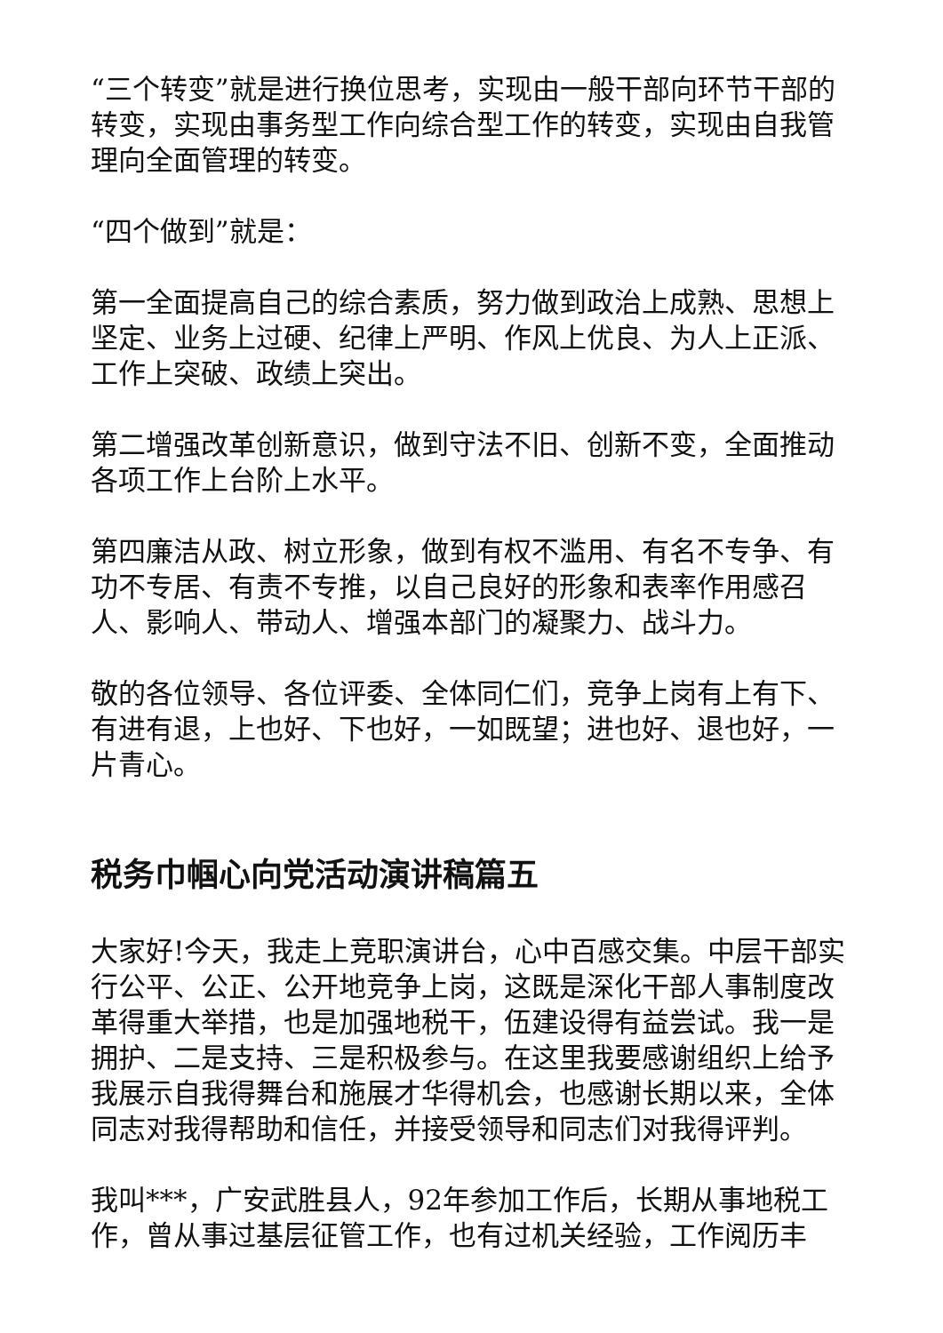“三个转变”就是进行换位思考，实现由一般干部向环节干部的转变，实现由事务型工作向综合型工作的转变，实现由自我管理向全面管理的转变。
“四个做到”就是：
第一全面提高自己的综合素质，努力做到政治上成熟、思想上坚定、业务上过硬、纪律上严明、作风上优良、为人上正派、工作上突破、政绩上突出。
第二增强改革创新意识，做到守法不旧、创新不变，全面推动各项工作上台阶上水平。
第四廉洁从政、树立形象，做到有权不滥用、有名不专争、有功不专居、有责不专推，以自己良好的形象和表率作用感召人、影响人、带动人、增强本部门的凝聚力、战斗力。
敬的各位领导、各位评委、全体同仁们，竞争上岗有上有下、有进有退，上也好、下也好，一如既望；进也好、退也好，一片青心。
税务巾帼心向党活动演讲稿篇五
大家好!今天，我走上竞职演讲台，心中百感交集。中层干部实行公平、公正、公开地竞争上岗，这既是深化干部人事制度改革得重大举措，也是加强地税干，伍建设得有益尝试。我一是拥护、二是支持、三是积极参与。在这里我要感谢组织上给予我展示自我得舞台和施展才华得机会，也感谢长期以来，全体同志对我得帮助和信任，并接受领导和同志们对我得评判。
我叫***，广安武胜县人，92年参加工作后，长期从事地税工作，曾从事过基层征管工作，也有过机关经验，工作阅历丰